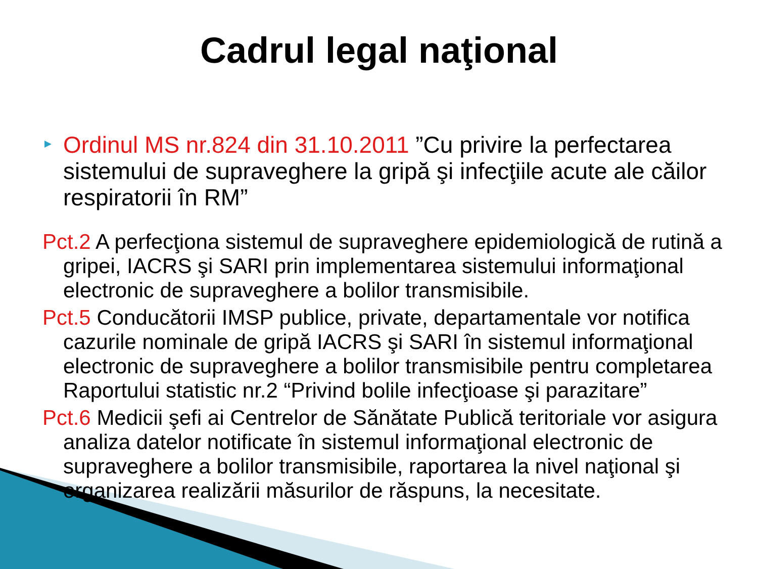Cadrul legal naţional
Ordinul MS nr.824 din 31.10.2011 ”Cu privire la perfectarea sistemului de supraveghere la gripă şi infecţiile acute ale căilor respiratorii în RM”
Pct.2 A perfecţiona sistemul de supraveghere epidemiologică de rutină a gripei, IACRS şi SARI prin implementarea sistemului informaţional electronic de supraveghere a bolilor transmisibile.
Pct.5 Conducătorii IMSP publice, private, departamentale vor notifica cazurile nominale de gripă IACRS şi SARI în sistemul informaţional electronic de supraveghere a bolilor transmisibile pentru completarea Raportului statistic nr.2 “Privind bolile infecţioase şi parazitare”
Pct.6 Medicii şefi ai Centrelor de Sănătate Publică teritoriale vor asigura analiza datelor notificate în sistemul informaţional electronic de supraveghere a bolilor transmisibile, raportarea la nivel naţional şi organizarea realizării măsurilor de răspuns, la necesitate.